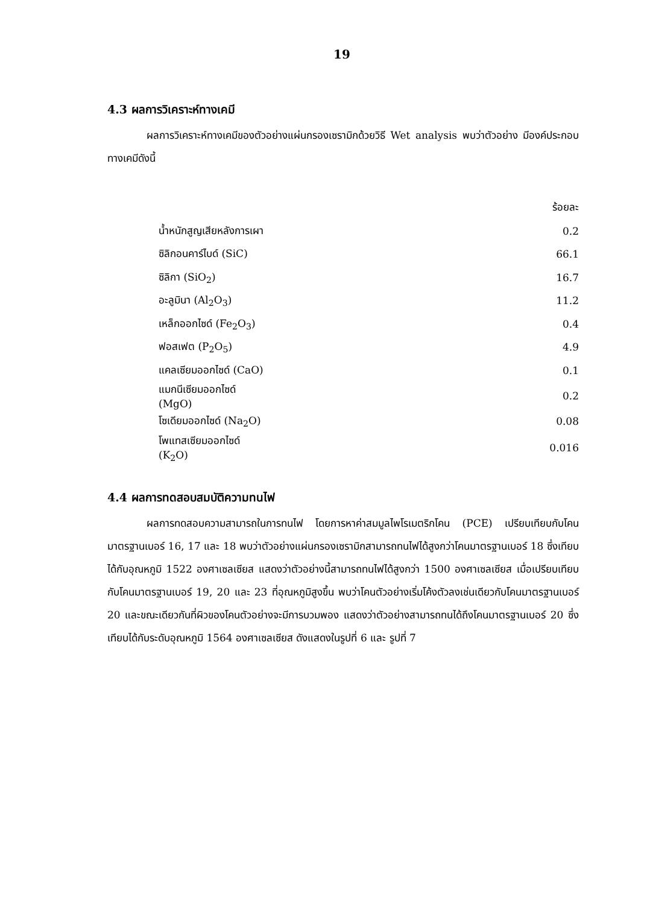19
4.3 ผลการวิเคราะห์ทางเคมี
ผลการวิเคราะห์ทางเคมีของตัวอย่างแผ่นกรองเซรามิกด้วยวิธี Wet analysis พบว่าตัวอย่าง มีองค์ประกอบทางเคมีดังนี้
| | ร้อยละ |
| --- | --- |
| น้ำหนักสูญเสียหลังการเผา | 0.2 |
| ซิลิกอนคาร์ไบด์ (SiC) | 66.1 |
| ซิลิกา (SiO<sub>2</sub>) | 16.7 |
| อะลูมินา (Al<sub>2</sub>O<sub>3</sub>) | 11.2 |
| เหล็กออกไซด์ (Fe<sub>2</sub>O<sub>3</sub>) | 0.4 |
| ฟอสเฟต (P<sub>2</sub>O<sub>5</sub>) | 4.9 |
| แคลเซียมออกไซด์ (CaO) | 0.1 |
| แมกนีเซียมออกไซด์ (MgO) | 0.2 |
| โซเดียมออกไซด์ (Na<sub>2</sub>O) | 0.08 |
| โพแทสเซียมออกไซด์ (K<sub>2</sub>O) | 0.016 |
4.4 ผลการทดสอบสมบัติความทนไฟ
ผลการทดสอบความสามารถในการทนไฟ โดยการหาค่าสมมูลไพโรเมตริกโคน (PCE) เปรียบเทียบกับโคนมาตรฐานเบอร์ 16, 17 และ 18 พบว่าตัวอย่างแผ่นกรองเซรามิกสามารถทนไฟได้สูงกว่าโคนมาตรฐานเบอร์ 18 ซึ่งเทียบได้กับอุณหภูมิ 1522 องศาเซลเซียส แสดงว่าตัวอย่างนี้สามารถทนไฟได้สูงกว่า 1500 องศาเซลเซียส เมื่อเปรียบเทียบกับโคนมาตรฐานเบอร์ 19, 20 และ 23 ที่อุณหภูมิสูงขึ้น พบว่าโคนตัวอย่างเริ่มโค้งตัวลงเช่นเดียวกับโคนมาตรฐานเบอร์ 20 และขณะเดียวกันที่ผิวของโคนตัวอย่างจะมีการบวมพอง แสดงว่าตัวอย่างสามารถทนได้ถึงโคนมาตรฐานเบอร์ 20 ซึ่งเทียบได้กับระดับอุณหภูมิ 1564 องศาเซลเซียส ดังแสดงในรูปที่ 6 และ รูปที่ 7